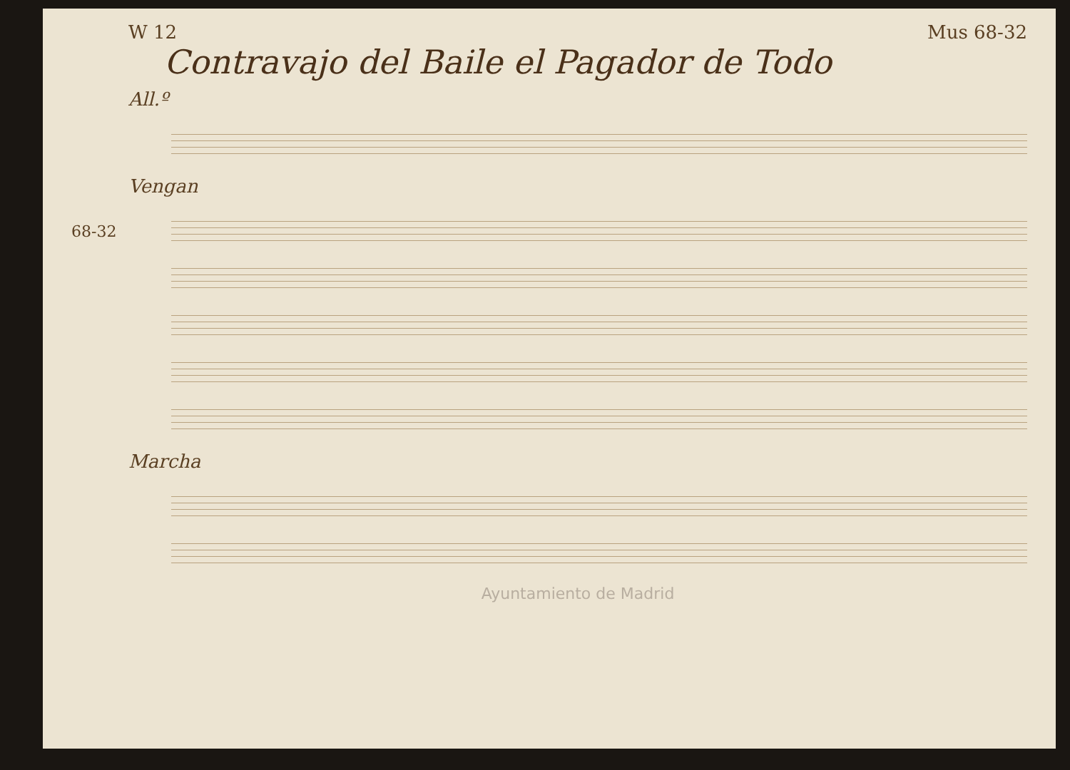W 12 Mus 68-32
Contravajo del Baile el Pagador de Todo
All.º
Vengan
Marcha
68-32
Ayuntamiento de Madrid